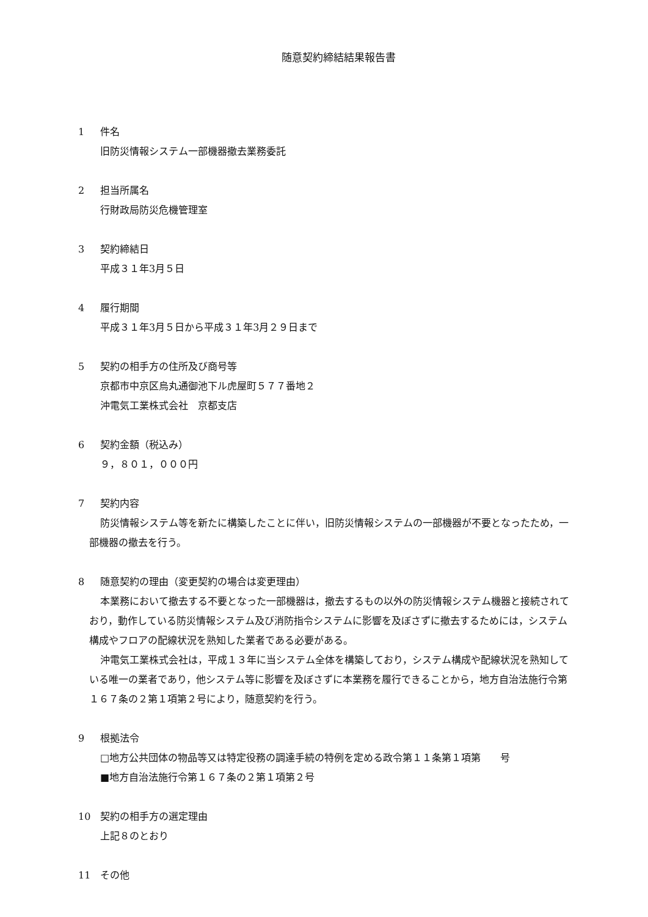随意契約締結結果報告書
1 件名
旧防災情報システム一部機器撤去業務委託
2 担当所属名
行財政局防災危機管理室
3 契約締結日
平成３１年3月５日
4 履行期間
平成３１年3月５日から平成３１年3月２９日まで
5 契約の相手方の住所及び商号等
京都市中京区烏丸通御池下ル虎屋町５７７番地２
沖電気工業株式会社　京都支店
6 契約金額（税込み）
９，８０１，０００円
7 契約内容
防災情報システム等を新たに構築したことに伴い，旧防災情報システムの一部機器が不要となったため，一部機器の撤去を行う。
8 随意契約の理由（変更契約の場合は変更理由）
本業務において撤去する不要となった一部機器は，撤去するもの以外の防災情報システム機器と接続されており，動作している防災情報システム及び消防指令システムに影響を及ぼさずに撤去するためには，システム構成やフロアの配線状況を熟知した業者である必要がある。
沖電気工業株式会社は，平成１３年に当システム全体を構築しており，システム構成や配線状況を熟知している唯一の業者であり，他システム等に影響を及ぼさずに本業務を履行できることから，地方自治法施行令第１６７条の２第１項第２号により，随意契約を行う。
9 根拠法令
□地方公共団体の物品等又は特定役務の調達手続の特例を定める政令第１１条第１項第　　号
■地方自治法施行令第１６７条の２第１項第２号
10 契約の相手方の選定理由
上記８のとおり
11 その他